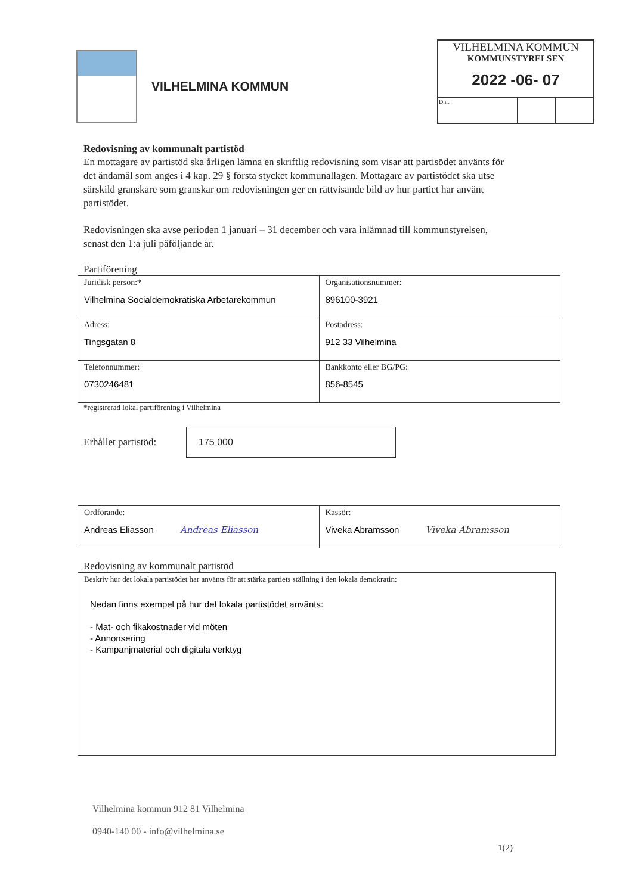VILHELMINA KOMMUN
KOMMUNSTYRELSEN
2022 -06- 07
| Dnr. | | |
VILHELMINA KOMMUN
Redovisning av kommunalt partistöd
En mottagare av partistöd ska årligen lämna en skriftlig redovisning som visar att partisödet använts för det ändamål som anges i 4 kap. 29 § första stycket kommunallagen. Mottagare av partistödet ska utse särskild granskare som granskar om redovisningen ger en rättvisande bild av hur partiet har använt partistödet.
Redovisningen ska avse perioden 1 januari – 31 december och vara inlämnad till kommunstyrelsen, senast den 1:a juli påföljande år.
Partiförening
| Juridisk person:* Vilhelmina Socialdemokratiska Arbetarekommun | Organisationsnummer: 896100-3921 |
| Adress: Tingsgatan 8 | Postadress: 912 33 Vilhelmina |
| Telefonnummer: 0730246481 | Bankkonto eller BG/PG: 856-8545 |
*registrerad lokal partiförening i Vilhelmina
Erhållet partistöd:
175 000
| Ordförande: Andreas Eliasson Andreas Eliasson | Kassör: Viveka Abramsson Viveka Abramsson |
Redovisning av kommunalt partistöd
Beskriv hur det lokala partistödet har använts för att stärka partiets ställning i den lokala demokratin:
Nedan finns exempel på hur det lokala partistödet använts:
- Mat- och fikakostnader vid möten
- Annonsering
- Kampanjmaterial och digitala verktyg
Vilhelmina kommun 912 81 Vilhelmina
0940-140 00 - info@vilhelmina.se
1(2)